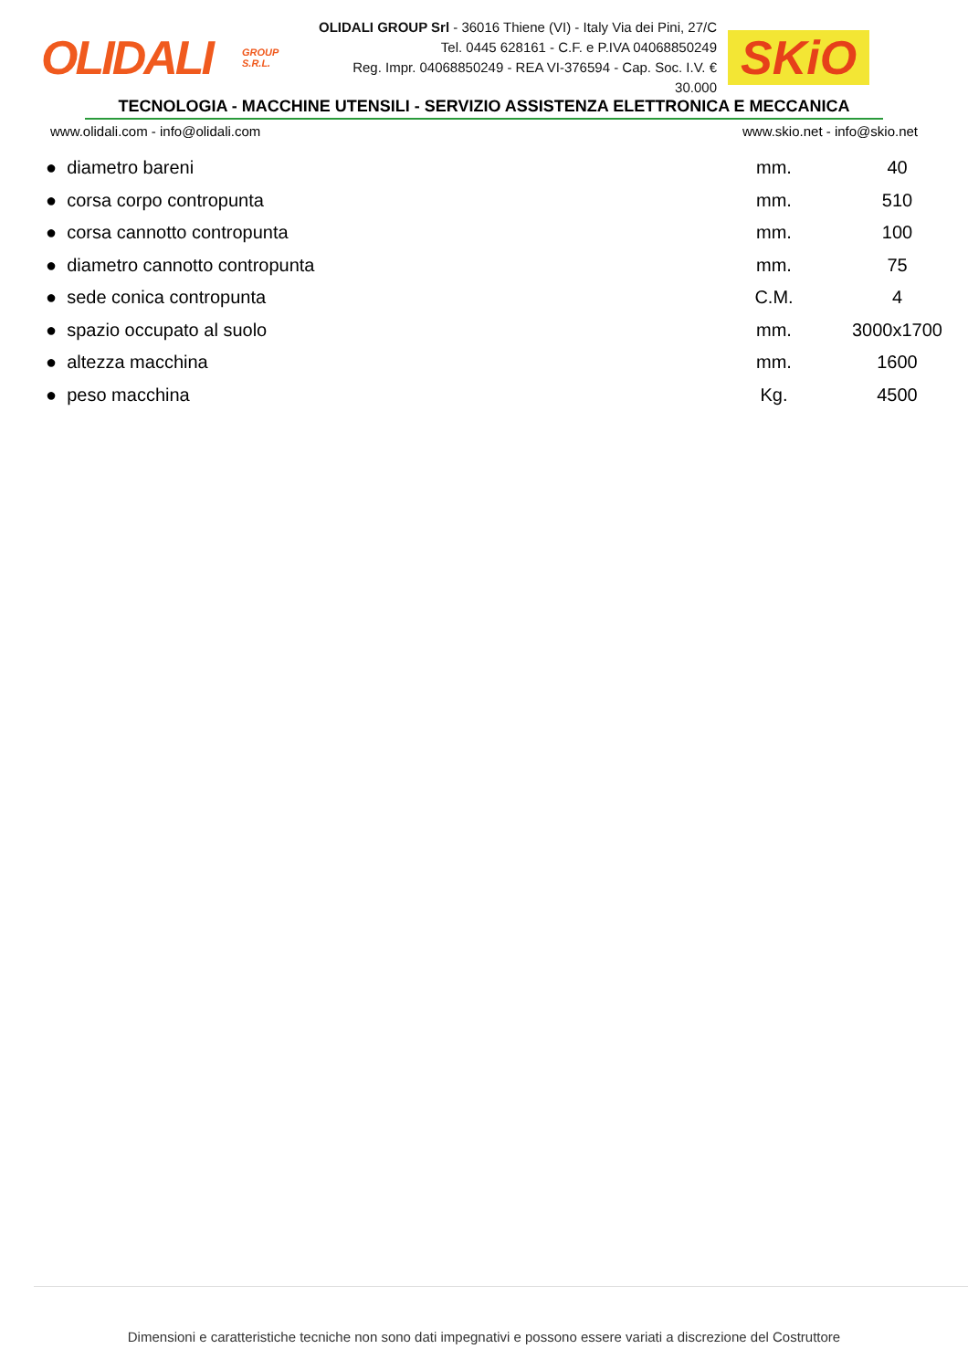OLIDALI
GROUP
S.R.L.
OLIDALI GROUP Srl - 36016 Thiene (VI) - Italy Via dei Pini, 27/C
Tel. 0445 628161 - C.F. e P.IVA 04068850249
Reg. Impr. 04068850249 - REA VI-376594 - Cap. Soc. I.V. € 30.000
SKiO
TECNOLOGIA - MACCHINE UTENSILI - SERVIZIO ASSISTENZA ELETTRONICA E MECCANICA
www.olidali.com - info@olidali.com www.skio.net - info@skio.net
| ● diametro bareni | mm. | 40 |
| ● corsa corpo contropunta | mm. | 510 |
| ● corsa cannotto contropunta | mm. | 100 |
| ● diametro cannotto contropunta | mm. | 75 |
| ● sede conica contropunta | C.M. | 4 |
| ● spazio occupato al suolo | mm. | 3000x1700 |
| ● altezza macchina | mm. | 1600 |
| ● peso macchina | Kg. | 4500 |
Dimensioni e caratteristiche tecniche non sono dati impegnativi e possono essere variati a discrezione del Costruttore